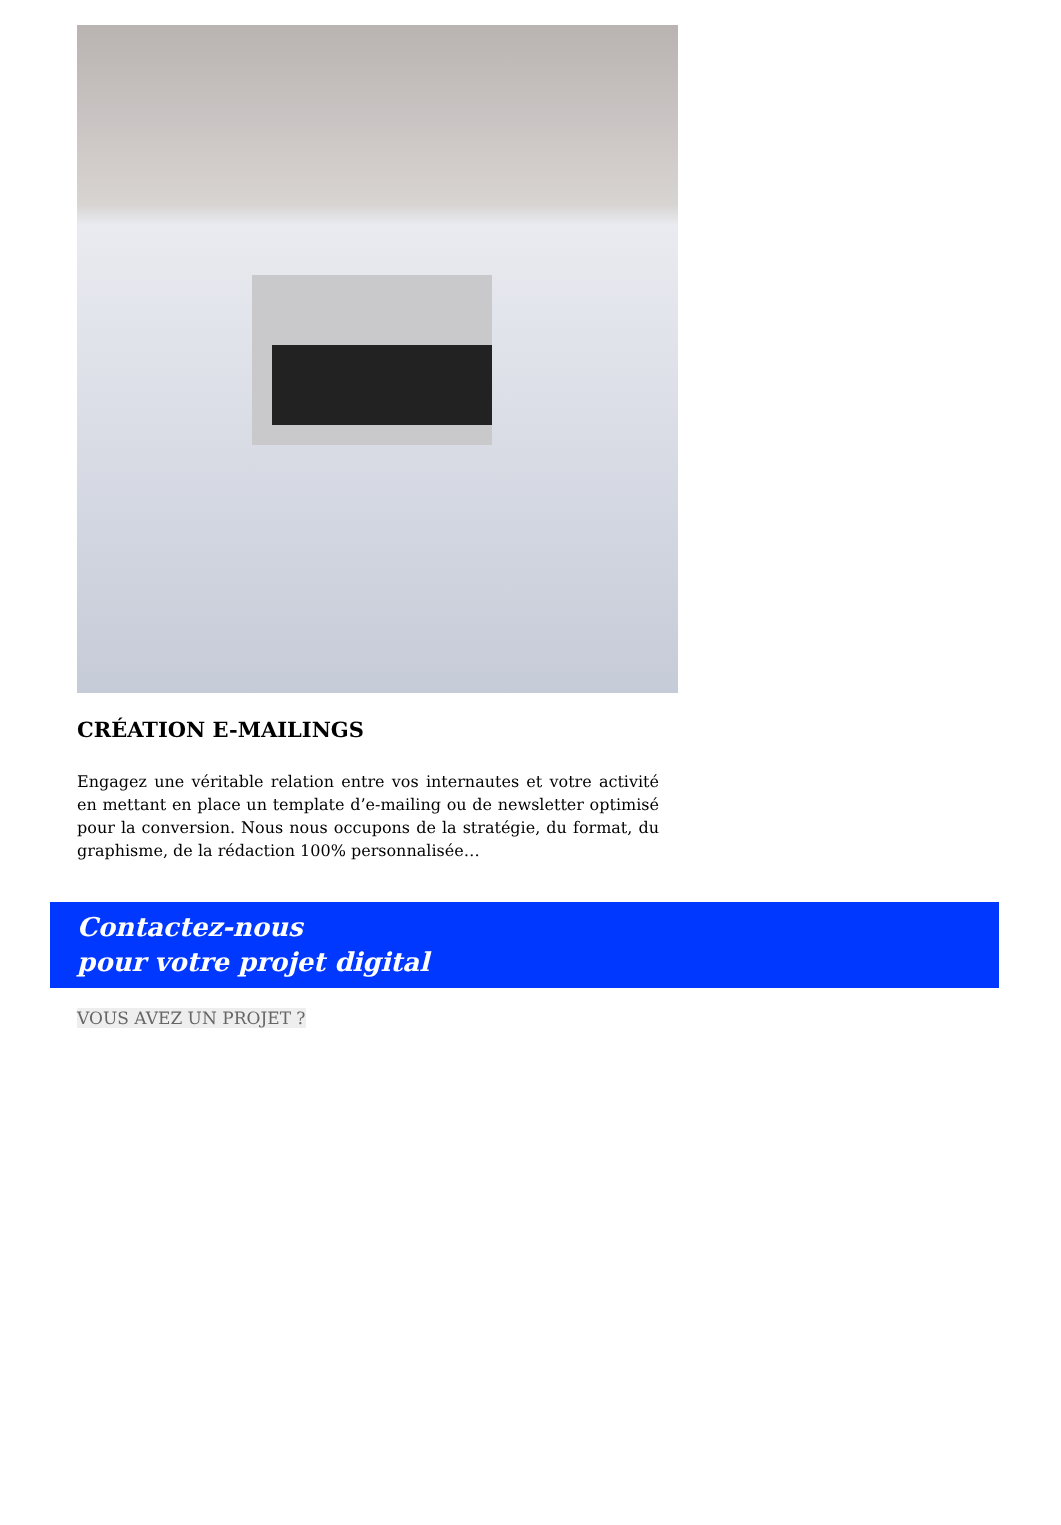CRÉATION E-MAILINGS
Engagez une véritable relation entre vos internautes et votre activité en mettant en place un template d’e-mailing ou de newsletter optimisé pour la conversion. Nous nous occupons de la stratégie, du format, du graphisme, de la rédaction 100% personnalisée…
Contactez-nous
pour votre projet digital
VOUS AVEZ UN PROJET ?